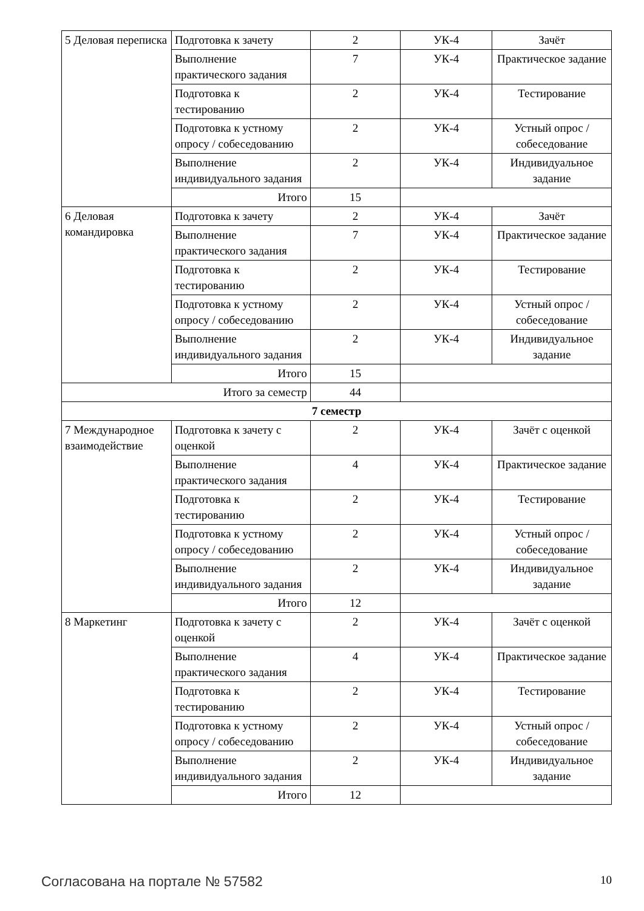| 5 Деловая переписка | Подготовка к зачету | 2 | УК-4 | Зачёт |
| | Выполнение практического задания | 7 | УК-4 | Практическое задание |
| | Подготовка к тестированию | 2 | УК-4 | Тестирование |
| | Подготовка к устному опросу / собеседованию | 2 | УК-4 | Устный опрос / собеседование |
| | Выполнение индивидуального задания | 2 | УК-4 | Индивидуальное задание |
| | Итого | 15 | | |
| 6 Деловая командировка | Подготовка к зачету | 2 | УК-4 | Зачёт |
| | Выполнение практического задания | 7 | УК-4 | Практическое задание |
| | Подготовка к тестированию | 2 | УК-4 | Тестирование |
| | Подготовка к устному опросу / собеседованию | 2 | УК-4 | Устный опрос / собеседование |
| | Выполнение индивидуального задания | 2 | УК-4 | Индивидуальное задание |
| | Итого | 15 | | |
| Итого за семестр | | 44 | | |
| 7 семестр | | | | |
| 7 Международное взаимодействие | Подготовка к зачету с оценкой | 2 | УК-4 | Зачёт с оценкой |
| | Выполнение практического задания | 4 | УК-4 | Практическое задание |
| | Подготовка к тестированию | 2 | УК-4 | Тестирование |
| | Подготовка к устному опросу / собеседованию | 2 | УК-4 | Устный опрос / собеседование |
| | Выполнение индивидуального задания | 2 | УК-4 | Индивидуальное задание |
| | Итого | 12 | | |
| 8 Маркетинг | Подготовка к зачету с оценкой | 2 | УК-4 | Зачёт с оценкой |
| | Выполнение практического задания | 4 | УК-4 | Практическое задание |
| | Подготовка к тестированию | 2 | УК-4 | Тестирование |
| | Подготовка к устному опросу / собеседованию | 2 | УК-4 | Устный опрос / собеседование |
| | Выполнение индивидуального задания | 2 | УК-4 | Индивидуальное задание |
| | Итого | 12 | | |
Согласована на портале № 57582 10